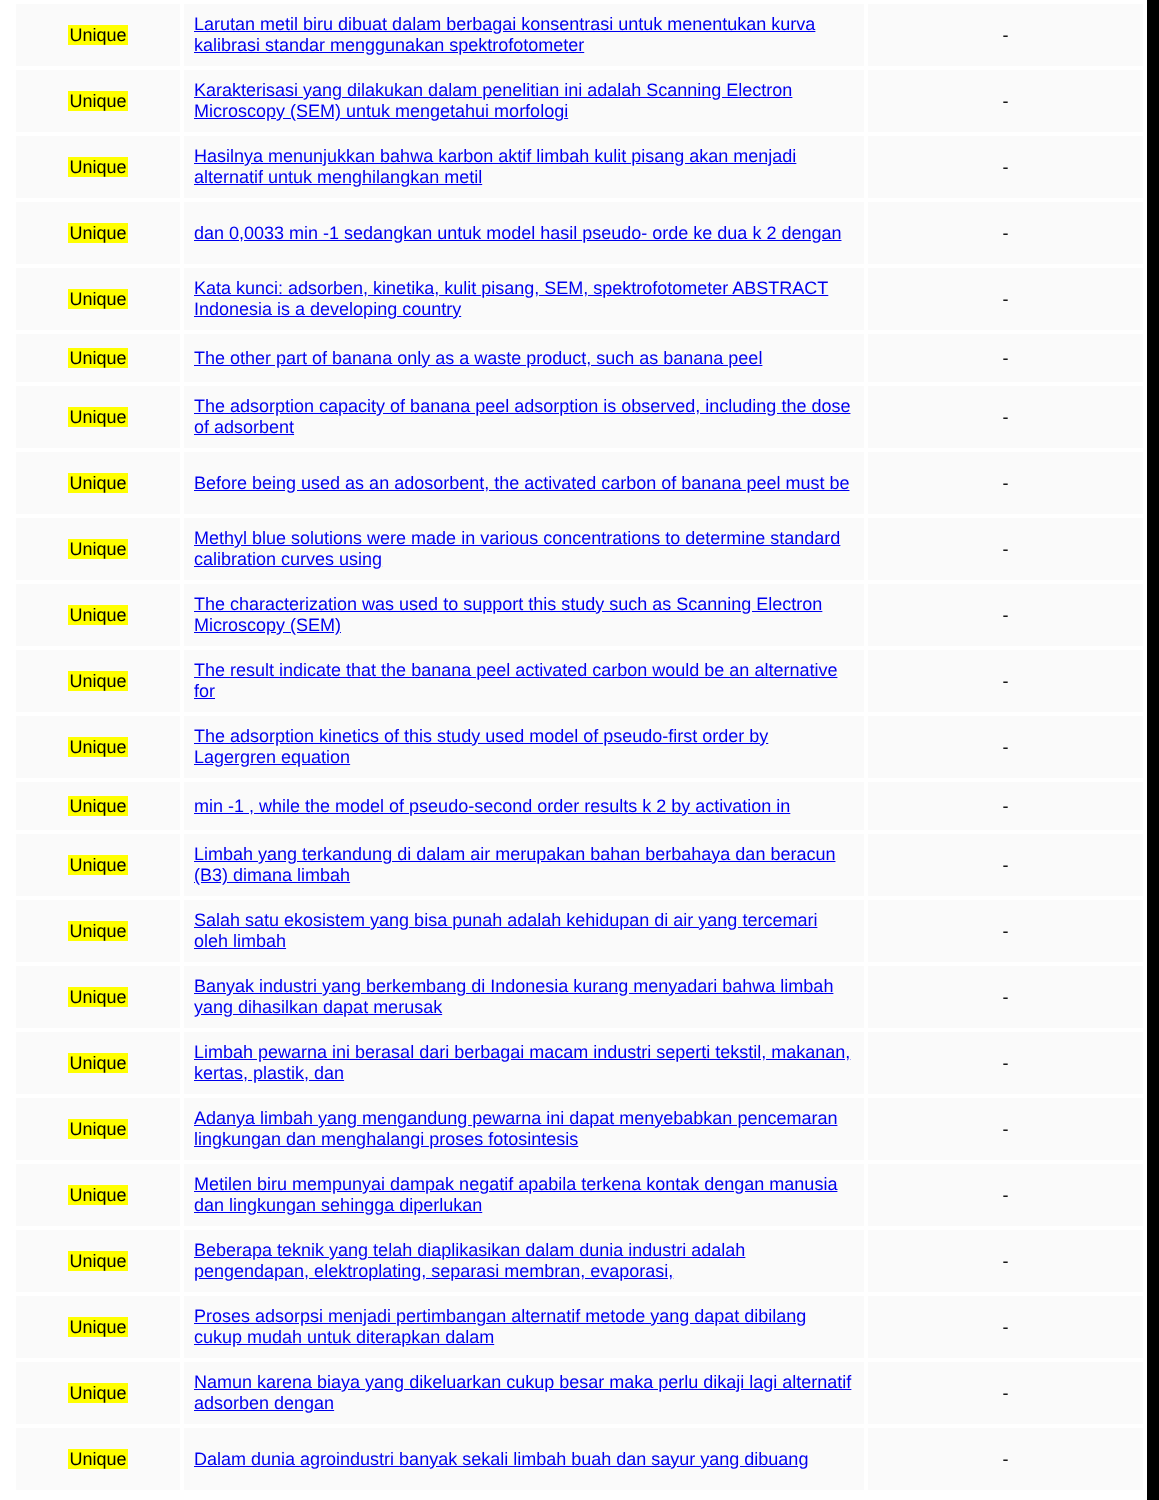| Unique | Larutan metil biru dibuat dalam berbagai konsentrasi untuk menentukan kurva kalibrasi standar menggunakan spektrofotometer | - |
| Unique | Karakterisasi yang dilakukan dalam penelitian ini adalah Scanning Electron Microscopy (SEM) untuk mengetahui morfologi | - |
| Unique | Hasilnya menunjukkan bahwa karbon aktif limbah kulit pisang akan menjadi alternatif untuk menghilangkan metil | - |
| Unique | dan 0,0033 min -1 sedangkan untuk model hasil pseudo- orde ke dua k 2 dengan | - |
| Unique | Kata kunci: adsorben, kinetika, kulit pisang, SEM, spektrofotometer ABSTRACT Indonesia is a developing country | - |
| Unique | The other part of banana only as a waste product, such as banana peel | - |
| Unique | The adsorption capacity of banana peel adsorption is observed, including the dose of adsorbent | - |
| Unique | Before being used as an adosorbent, the activated carbon of banana peel must be | - |
| Unique | Methyl blue solutions were made in various concentrations to determine standard calibration curves using | - |
| Unique | The characterization was used to support this study such as Scanning Electron Microscopy (SEM) | - |
| Unique | The result indicate that the banana peel activated carbon would be an alternative for | - |
| Unique | The adsorption kinetics of this study used model of pseudo-first order by Lagergren equation | - |
| Unique | min -1 , while the model of pseudo-second order results k 2 by activation in | - |
| Unique | Limbah yang terkandung di dalam air merupakan bahan berbahaya dan beracun (B3) dimana limbah | - |
| Unique | Salah satu ekosistem yang bisa punah adalah kehidupan di air yang tercemari oleh limbah | - |
| Unique | Banyak industri yang berkembang di Indonesia kurang menyadari bahwa limbah yang dihasilkan dapat merusak | - |
| Unique | Limbah pewarna ini berasal dari berbagai macam industri seperti tekstil, makanan, kertas, plastik, dan | - |
| Unique | Adanya limbah yang mengandung pewarna ini dapat menyebabkan pencemaran lingkungan dan menghalangi proses fotosintesis | - |
| Unique | Metilen biru mempunyai dampak negatif apabila terkena kontak dengan manusia dan lingkungan sehingga diperlukan | - |
| Unique | Beberapa teknik yang telah diaplikasikan dalam dunia industri adalah pengendapan, elektroplating, separasi membran, evaporasi, | - |
| Unique | Proses adsorpsi menjadi pertimbangan alternatif metode yang dapat dibilang cukup mudah untuk diterapkan dalam | - |
| Unique | Namun karena biaya yang dikeluarkan cukup besar maka perlu dikaji lagi alternatif adsorben dengan | - |
| Unique | Dalam dunia agroindustri banyak sekali limbah buah dan sayur yang dibuang | - |